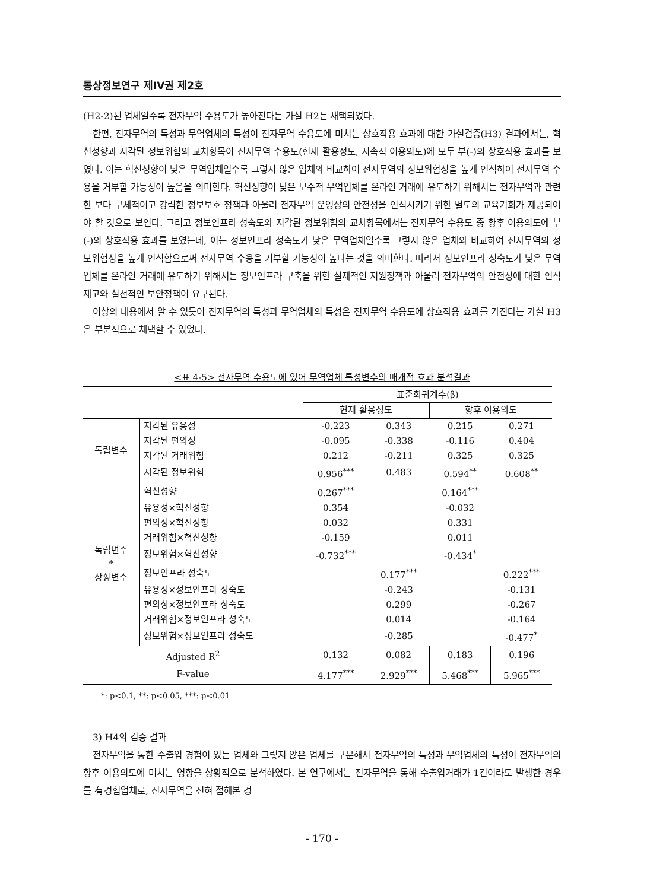통상정보연구 제IV권 제2호
(H2-2)된 업체일수록 전자무역 수용도가 높아진다는 가설 H2는 채택되었다.
한편, 전자무역의 특성과 무역업체의 특성이 전자무역 수용도에 미치는 상호작용 효과에 대한 가설검증(H3) 결과에서는, 혁신성향과 지각된 정보위험의 교차항목이 전자무역 수용도(현재 활용정도, 지속적 이용의도)에 모두 부(-)의 상호작용 효과를 보였다. 이는 혁신성향이 낮은 무역업체일수록 그렇지 않은 업체와 비교하여 전자무역의 정보위험성을 높게 인식하여 전자무역 수용을 거부할 가능성이 높음을 의미한다. 혁신성향이 낮은 보수적 무역업체를 온라인 거래에 유도하기 위해서는 전자무역과 관련한 보다 구체적이고 강력한 정보보호 정책과 아울러 전자무역 운영상의 안전성을 인식시키기 위한 별도의 교육기회가 제공되어야 할 것으로 보인다. 그리고 정보인프라 성숙도와 지각된 정보위험의 교차항목에서는 전자무역 수용도 중 향후 이용의도에 부(-)의 상호작용 효과를 보였는데, 이는 정보인프라 성숙도가 낮은 무역업체일수록 그렇지 않은 업체와 비교하여 전자무역의 정보위험성을 높게 인식함으로써 전자무역 수용을 거부할 가능성이 높다는 것을 의미한다. 따라서 정보인프라 성숙도가 낮은 무역업체를 온라인 거래에 유도하기 위해서는 정보인프라 구축을 위한 실제적인 지원정책과 아울러 전자무역의 안전성에 대한 인식 제고와 실천적인 보안정책이 요구된다.
이상의 내용에서 알 수 있듯이 전자무역의 특성과 무역업체의 특성은 전자무역 수용도에 상호작용 효과를 가진다는 가설 H3은 부분적으로 채택할 수 있었다.
<표 4-5> 전자무역 수용도에 있어 무역업체 특성변수의 매개적 효과 분석결과
| | | 표준회귀계수(β) | | | |
| --- | --- | --- | --- | --- | --- |
| | | 현재 활용정도 | | 향후 이용의도 | |
| 독립변수 | 지각된 유용성 | -0.223 | 0.343 | 0.215 | 0.271 |
| | 지각된 편의성 | -0.095 | -0.338 | -0.116 | 0.404 |
| | 지각된 거래위험 | 0.212 | -0.211 | 0.325 | 0.325 |
| | 지각된 정보위험 | 0.956<sup>***</sup> | 0.483 | 0.594<sup>**</sup> | 0.608<sup>**</sup> |
| 독립변수 * 상황변수 | 혁신성향 | 0.267<sup>***</sup> | | 0.164<sup>***</sup> | |
| | 유용성×혁신성향 | 0.354 | | -0.032 | |
| | 편의성×혁신성향 | 0.032 | | 0.331 | |
| | 거래위험×혁신성향 | -0.159 | | 0.011 | |
| | 정보위험×혁신성향 | -0.732<sup>***</sup> | | -0.434<sup>*</sup> | |
| | 정보인프라 성숙도 | | 0.177<sup>***</sup> | | 0.222<sup>***</sup> |
| | 유용성×정보인프라 성숙도 | | -0.243 | | -0.131 |
| | 편의성×정보인프라 성숙도 | | 0.299 | | -0.267 |
| | 거래위험×정보인프라 성숙도 | | 0.014 | | -0.164 |
| | 정보위험×정보인프라 성숙도 | | -0.285 | | -0.477<sup>*</sup> |
| Adjusted R<sup>2</sup> | | 0.132 | 0.082 | 0.183 | 0.196 |
| F-value | | 4.177<sup>***</sup> | 2.929<sup>***</sup> | 5.468<sup>***</sup> | 5.965<sup>***</sup> |
*: p<0.1, **: p<0.05, ***: p<0.01
3) H4의 검증 결과
전자무역을 통한 수출입 경험이 있는 업체와 그렇지 않은 업체를 구분해서 전자무역의 특성과 무역업체의 특성이 전자무역의 향후 이용의도에 미치는 영향을 상황적으로 분석하였다. 본 연구에서는 전자무역을 통해 수출입거래가 1건이라도 발생한 경우를 有경험업체로, 전자무역을 전혀 접해본 경
- 170 -